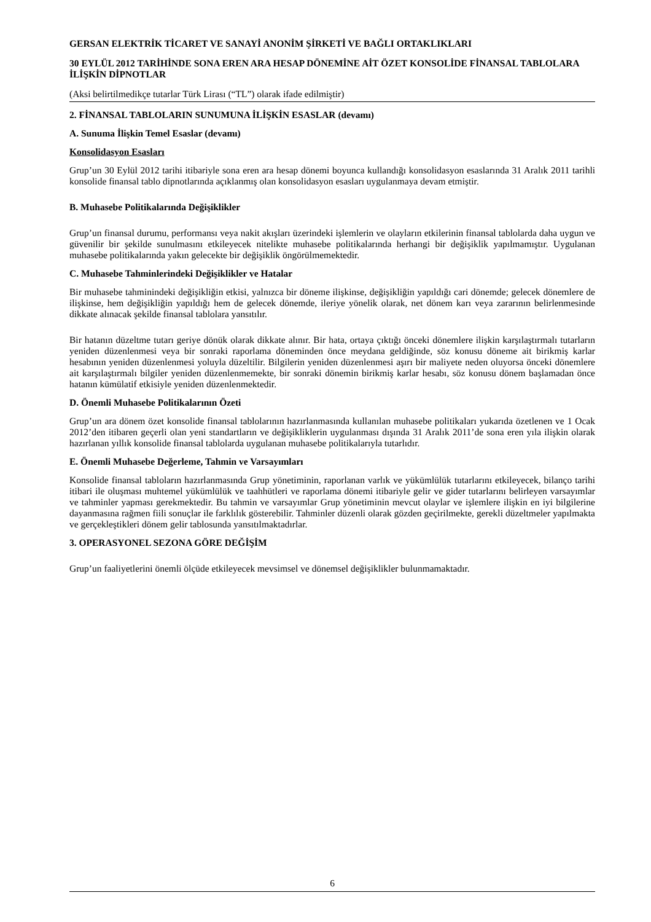GERSAN ELEKTRİK TİCARET VE SANAYİ ANONİM ŞİRKETİ VE BAĞLI ORTAKLIKLARI
30 EYLÜL 2012 TARİHİNDE SONA EREN ARA HESAP DÖNEMİNE AİT ÖZET KONSOLİDE FİNANSAL TABLOLARA İLİŞKİN DİPNOTLAR
(Aksi belirtilmedikçe tutarlar Türk Lirası (“TL”) olarak ifade edilmiştir)
2. FİNANSAL TABLOLARIN SUNUMUNA İLİŞKİN ESASLAR (devamı)
A. Sunuma İlişkin Temel Esaslar (devamı)
Konsolidasyon Esasları
Grup’un 30 Eylül 2012 tarihi itibariyle sona eren ara hesap dönemi boyunca kullandığı konsolidasyon esaslarında 31 Aralık 2011 tarihli konsolide finansal tablo dipnotlarında açıklanmış olan konsolidasyon esasları uygulanmaya devam etmiştir.
B. Muhasebe Politikalarında Değişiklikler
Grup’un finansal durumu, performansı veya nakit akışları üzerindeki işlemlerin ve olayların etkilerinin finansal tablolarda daha uygun ve güvenilir bir şekilde sunulmasını etkileyecek nitelikte muhasebe politikalarında herhangi bir değişiklik yapılmamıştır. Uygulanan muhasebe politikalarında yakın gelecekte bir değişiklik öngörülmemektedir.
C. Muhasebe Tahminlerindeki Değişiklikler ve Hatalar
Bir muhasebe tahminindeki değişikliğin etkisi, yalnızca bir döneme ilişkinse, değişikliğin yapıldığı cari dönemde; gelecek dönemlere de ilişkinse, hem değişikliğin yapıldığı hem de gelecek dönemde, ileriye yönelik olarak, net dönem karı veya zararının belirlenmesinde dikkate alınacak şekilde finansal tablolara yansıtılır.
Bir hatanın düzeltme tutarı geriye dönük olarak dikkate alınır. Bir hata, ortaya çıktığı önceki dönemlere ilişkin karşılaştırmalı tutarların yeniden düzenlenmesi veya bir sonraki raporlama döneminden önce meydana geldiğinde, söz konusu döneme ait birikmiş karlar hesabının yeniden düzenlenmesi yoluyla düzeltilir. Bilgilerin yeniden düzenlenmesi aşırı bir maliyete neden oluyorsa önceki dönemlere ait karşılaştırmalı bilgiler yeniden düzenlenmemekte, bir sonraki dönemin birikmiş karlar hesabı, söz konusu dönem başlamadan önce hatanın kümülatif etkisiyle yeniden düzenlenmektedir.
D. Önemli Muhasebe Politikalarının Özeti
Grup’un ara dönem özet konsolide finansal tablolarının hazırlanmasında kullanılan muhasebe politikaları yukarıda özetlenen ve 1 Ocak 2012’den itibaren geçerli olan yeni standartların ve değişikliklerin uygulanması dışında 31 Aralık 2011’de sona eren yıla ilişkin olarak hazırlanan yıllık konsolide finansal tablolarda uygulanan muhasebe politikalarıyla tutarlıdır.
E. Önemli Muhasebe Değerleme, Tahmin ve Varsayımları
Konsolide finansal tabloların hazırlanmasında Grup yönetiminin, raporlanan varlık ve yükümlülük tutarlarını etkileyecek, bilanço tarihi itibari ile oluşması muhtemel yükümlülük ve taahhütleri ve raporlama dönemi itibariyle gelir ve gider tutarlarını belirleyen varsayımlar ve tahminler yapması gerekmektedir. Bu tahmin ve varsayımlar Grup yönetiminin mevcut olaylar ve işlemlere ilişkin en iyi bilgilerine dayanmasına rağmen fiili sonuçlar ile farklılık gösterebilir. Tahminler düzenli olarak gözden geçirilmekte, gerekli düzeltmeler yapılmakta ve gerçekleştikleri dönem gelir tablosunda yansıtılmaktadırlar.
3. OPERASYONEL SEZONA GÖRE DEĞİŞİM
Grup’un faaliyetlerini önemli ölçüde etkileyecek mevsimsel ve dönemsel değişiklikler bulunmamaktadır.
6